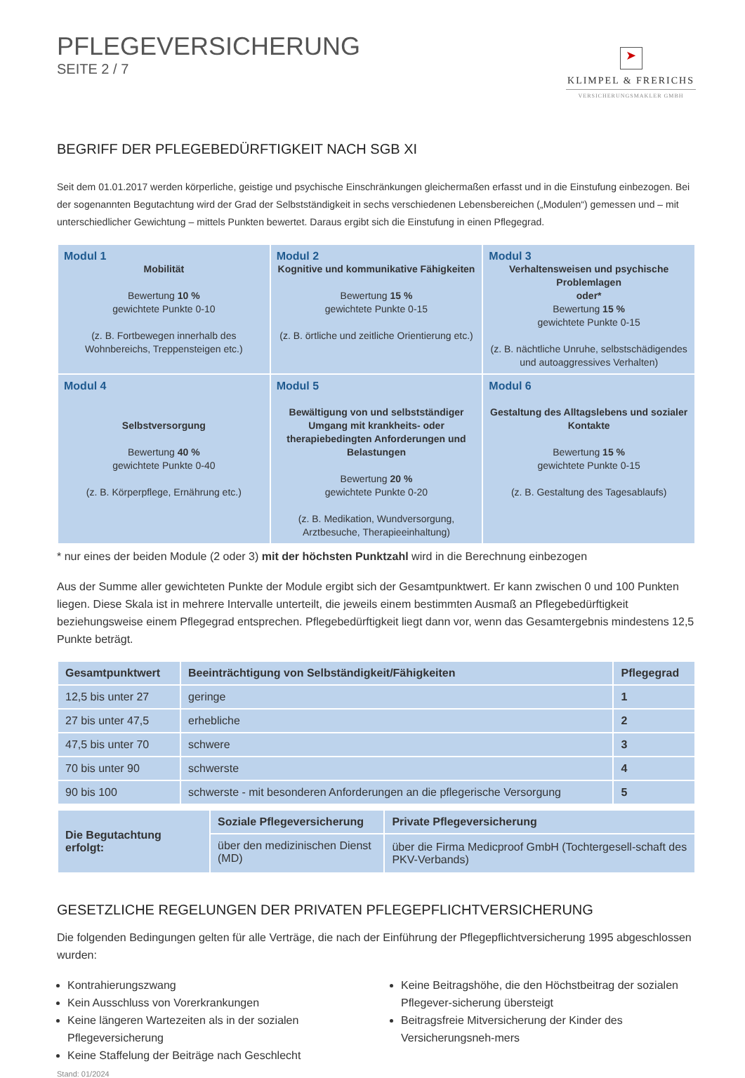PFLEGEVERSICHERUNG
SEITE 2 / 7
➤
KLIMPEL & FRERICHS
VERSICHERUNGSMAKLER GMBH
BEGRIFF DER PFLEGEBEDÜRFTIGKEIT NACH SGB XI
Seit dem 01.01.2017 werden körperliche, geistige und psychische Einschränkungen gleichermaßen erfasst und in die Einstufung einbezogen. Bei der sogenannten Begutachtung wird der Grad der Selbstständigkeit in sechs verschiedenen Lebensbereichen („Modulen“) gemessen und – mit unterschiedlicher Gewichtung – mittels Punkten bewertet. Daraus ergibt sich die Einstufung in einen Pflegegrad.
| Modul 1 Mobilität Bewertung 10 % gewichtete Punkte 0-10 (z. B. Fortbewegen innerhalb des Wohnbereichs, Treppensteigen etc.) | Modul 2 Kognitive und kommunikative Fähigkeiten Bewertung 15 % gewichtete Punkte 0-15 (z. B. örtliche und zeitliche Orientierung etc.) | Modul 3 Verhaltensweisen und psychische Problemlagen oder* Bewertung 15 % gewichtete Punkte 0-15 (z. B. nächtliche Unruhe, selbstschädigendes und autoaggressives Verhalten) |
| Modul 4 Selbstversorgung Bewertung 40 % gewichtete Punkte 0-40 (z. B. Körperpflege, Ernährung etc.) | Modul 5 Bewältigung von und selbstständiger Umgang mit krankheits- oder therapiebedingten Anforderungen und Belastungen Bewertung 20 % gewichtete Punkte 0-20 (z. B. Medikation, Wundversorgung, Arztbesuche, Therapieeinhaltung) | Modul 6 Gestaltung des Alltagslebens und sozialer Kontakte Bewertung 15 % gewichtete Punkte 0-15 (z. B. Gestaltung des Tagesablaufs) |
* nur eines der beiden Module (2 oder 3) mit der höchsten Punktzahl wird in die Berechnung einbezogen
Aus der Summe aller gewichteten Punkte der Module ergibt sich der Gesamtpunktwert. Er kann zwischen 0 und 100 Punkten liegen. Diese Skala ist in mehrere Intervalle unterteilt, die jeweils einem bestimmten Ausmaß an Pflegebedürftigkeit beziehungsweise einem Pflegegrad entsprechen. Pflegebedürftigkeit liegt dann vor, wenn das Gesamtergebnis mindestens 12,5 Punkte beträgt.
| Gesamtpunktwert | Beeinträchtigung von Selbständigkeit/Fähigkeiten | Pflegegrad |
| --- | --- | --- |
| 12,5 bis unter 27 | geringe | 1 |
| 27 bis unter 47,5 | erhebliche | 2 |
| 47,5 bis unter 70 | schwere | 3 |
| 70 bis unter 90 | schwerste | 4 |
| 90 bis 100 | schwerste - mit besonderen Anforderungen an die pflegerische Versorgung | 5 |
| Die Begutachtung erfolgt: | Soziale Pflegeversicherung | Private Pflegeversicherung |
| --- | --- | --- |
| | über den medizinischen Dienst (MD) | über die Firma Medicproof GmbH (Tochtergesell-schaft des PKV-Verbands) |
GESETZLICHE REGELUNGEN DER PRIVATEN PFLEGEPFLICHTVERSICHERUNG
Die folgenden Bedingungen gelten für alle Verträge, die nach der Einführung der Pflegepflichtversicherung 1995 abgeschlossen wurden:
Kontrahierungszwang
Kein Ausschluss von Vorerkrankungen
Keine längeren Wartezeiten als in der sozialen Pflegeversicherung
Keine Staffelung der Beiträge nach Geschlecht
Keine Beitragshöhe, die den Höchstbeitrag der sozialen Pflegever-sicherung übersteigt
Beitragsfreie Mitversicherung der Kinder des Versicherungsneh-mers
Stand: 01/2024